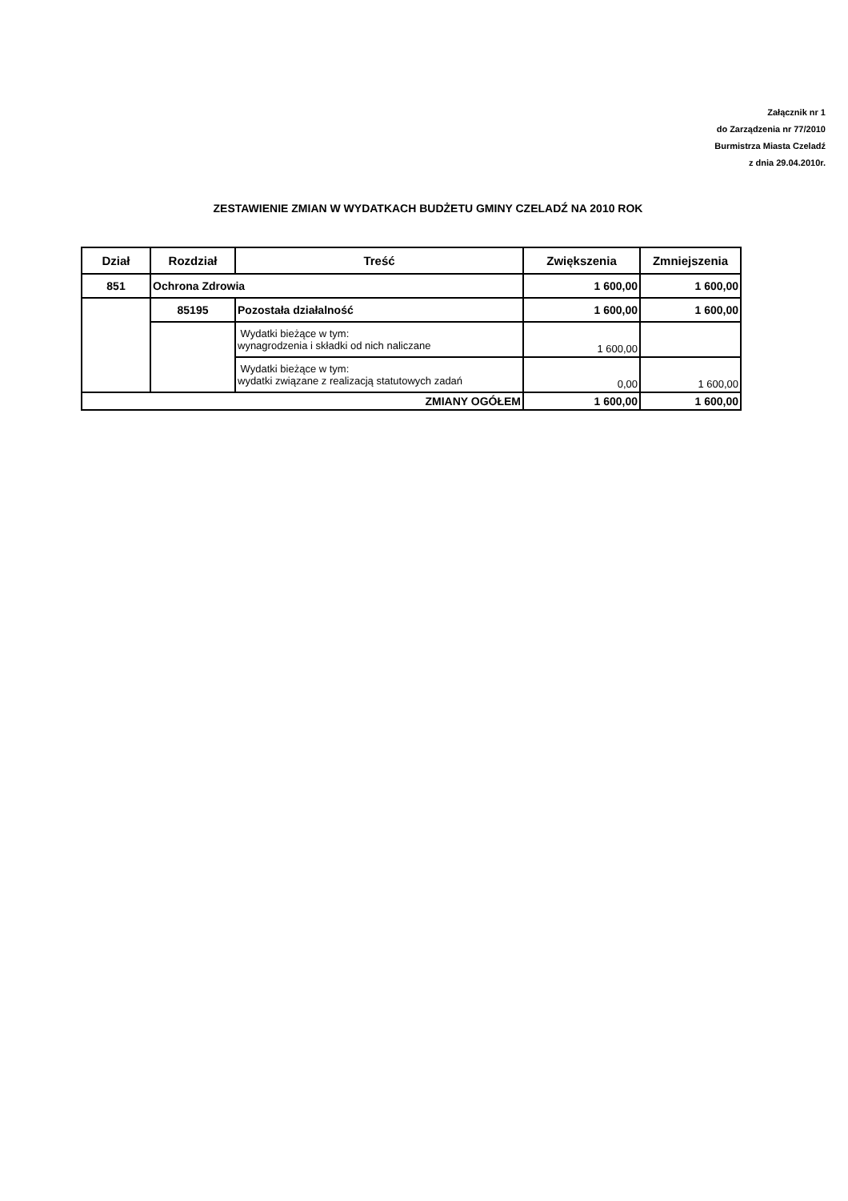Załącznik nr 1
do Zarządzenia nr 77/2010
Burmistrza Miasta Czeladź
z dnia 29.04.2010r.
ZESTAWIENIE ZMIAN W WYDATKACH BUDŻETU GMINY CZELADŹ NA 2010 ROK
| Dział | Rozdział | Treść | Zwiększenia | Zmniejszenia |
| --- | --- | --- | --- | --- |
| 851 | Ochrona Zdrowia | | 1 600,00 | 1 600,00 |
| | 85195 | Pozostała działalność | 1 600,00 | 1 600,00 |
| | | Wydatki bieżące w tym: wynagrodzenia i składki od nich naliczane | 1 600,00 | |
| | | Wydatki bieżące w tym: wydatki związane z realizacją statutowych zadań | 0,00 | 1 600,00 |
| ZMIANY OGÓŁEM | | | 1 600,00 | 1 600,00 |